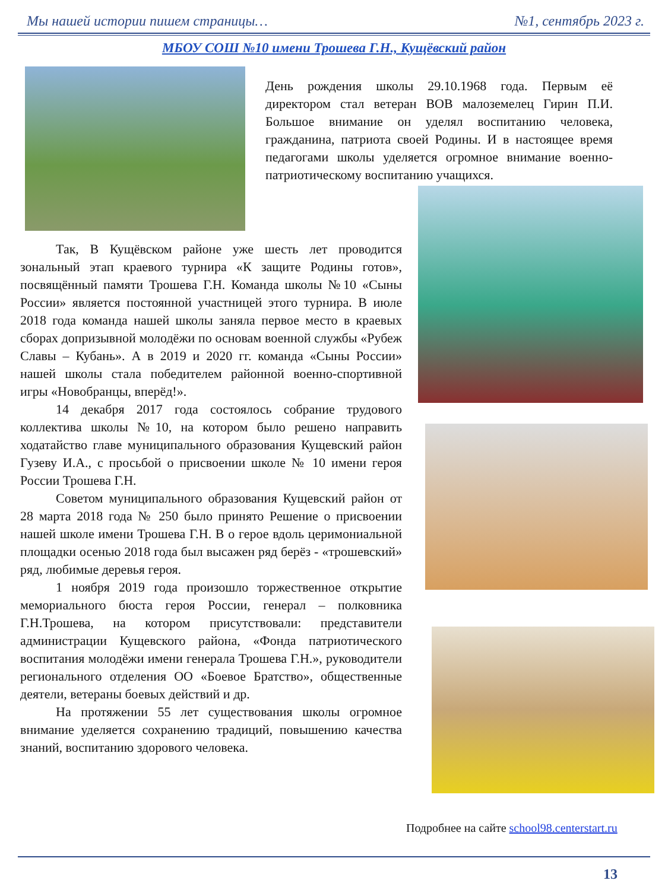Мы нашей истории пишем страницы… №1, сентябрь 2023 г.
МБОУ СОШ №10 имени Трошева Г.Н., Кущёвский район
День рождения школы 29.10.1968 года. Первым её директором стал ветеран ВОВ малоземелец Гирин П.И. Большое внимание он уделял воспитанию человека, гражданина, патриота своей Родины. И в настоящее время педагогами школы уделяется огромное внимание военно-патриотическому воспитанию учащихся.
Так, В Кущёвском районе уже шесть лет проводится зональный этап краевого турнира «К защите Родины готов», посвящённый памяти Трошева Г.Н. Команда школы №10 «Сыны России» является постоянной участницей этого турнира. В июле 2018 года команда нашей школы заняла первое место в краевых сборах допризывной молодёжи по основам военной службы «Рубеж Славы – Кубань». А в 2019 и 2020 гг. команда «Сыны России» нашей школы стала победителем районной военно-спортивной игры «Новобранцы, вперёд!».
14 декабря 2017 года состоялось собрание трудового коллектива школы №10, на котором было решено направить ходатайство главе муниципального образования Кущевский район Гузеву И.А., с просьбой о присвоении школе № 10 имени героя России Трошева Г.Н.
Советом муниципального образования Кущевский район от 28 марта 2018 года № 250 было принято Решение о присвоении нашей школе имени Трошева Г.Н. В о герое вдоль церимониальной площадки осенью 2018 года был высажен ряд берёз - «трошевский» ряд, любимые деревья героя.
1 ноября 2019 года произошло торжественное открытие мемориального бюста героя России, генерал – полковника Г.Н.Трошева, на котором присутствовали: представители администрации Кущевского района, «Фонда патриотического воспитания молодёжи имени генерала Трошева Г.Н.», руководители регионального отделения ОО «Боевое Братство», общественные деятели, ветераны боевых действий и др.
На протяжении 55 лет существования школы огромное внимание уделяется сохранению традиций, повышению качества знаний, воспитанию здорового человека.
Подробнее на сайте school98.centerstart.ru
13